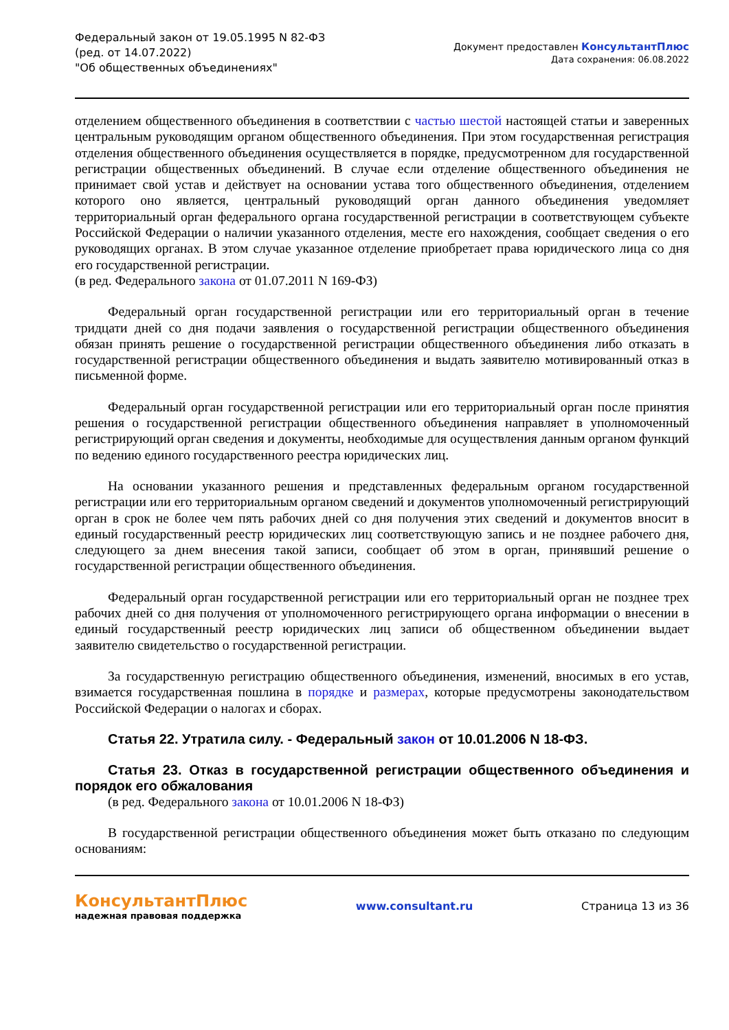Федеральный закон от 19.05.1995 N 82-ФЗ
(ред. от 14.07.2022)
"Об общественных объединениях"
Документ предоставлен КонсультантПлюс
Дата сохранения: 06.08.2022
отделением общественного объединения в соответствии с частью шестой настоящей статьи и заверенных центральным руководящим органом общественного объединения. При этом государственная регистрация отделения общественного объединения осуществляется в порядке, предусмотренном для государственной регистрации общественных объединений. В случае если отделение общественного объединения не принимает свой устав и действует на основании устава того общественного объединения, отделением которого оно является, центральный руководящий орган данного объединения уведомляет территориальный орган федерального органа государственной регистрации в соответствующем субъекте Российской Федерации о наличии указанного отделения, месте его нахождения, сообщает сведения о его руководящих органах. В этом случае указанное отделение приобретает права юридического лица со дня его государственной регистрации.
(в ред. Федерального закона от 01.07.2011 N 169-ФЗ)
Федеральный орган государственной регистрации или его территориальный орган в течение тридцати дней со дня подачи заявления о государственной регистрации общественного объединения обязан принять решение о государственной регистрации общественного объединения либо отказать в государственной регистрации общественного объединения и выдать заявителю мотивированный отказ в письменной форме.
Федеральный орган государственной регистрации или его территориальный орган после принятия решения о государственной регистрации общественного объединения направляет в уполномоченный регистрирующий орган сведения и документы, необходимые для осуществления данным органом функций по ведению единого государственного реестра юридических лиц.
На основании указанного решения и представленных федеральным органом государственной регистрации или его территориальным органом сведений и документов уполномоченный регистрирующий орган в срок не более чем пять рабочих дней со дня получения этих сведений и документов вносит в единый государственный реестр юридических лиц соответствующую запись и не позднее рабочего дня, следующего за днем внесения такой записи, сообщает об этом в орган, принявший решение о государственной регистрации общественного объединения.
Федеральный орган государственной регистрации или его территориальный орган не позднее трех рабочих дней со дня получения от уполномоченного регистрирующего органа информации о внесении в единый государственный реестр юридических лиц записи об общественном объединении выдает заявителю свидетельство о государственной регистрации.
За государственную регистрацию общественного объединения, изменений, вносимых в его устав, взимается государственная пошлина в порядке и размерах, которые предусмотрены законодательством Российской Федерации о налогах и сборах.
Статья 22. Утратила силу. - Федеральный закон от 10.01.2006 N 18-ФЗ.
Статья 23. Отказ в государственной регистрации общественного объединения и порядок его обжалования
(в ред. Федерального закона от 10.01.2006 N 18-ФЗ)
В государственной регистрации общественного объединения может быть отказано по следующим основаниям:
КонсультантПлюс
надежная правовая поддержка
www.consultant.ru Страница 13 из 36